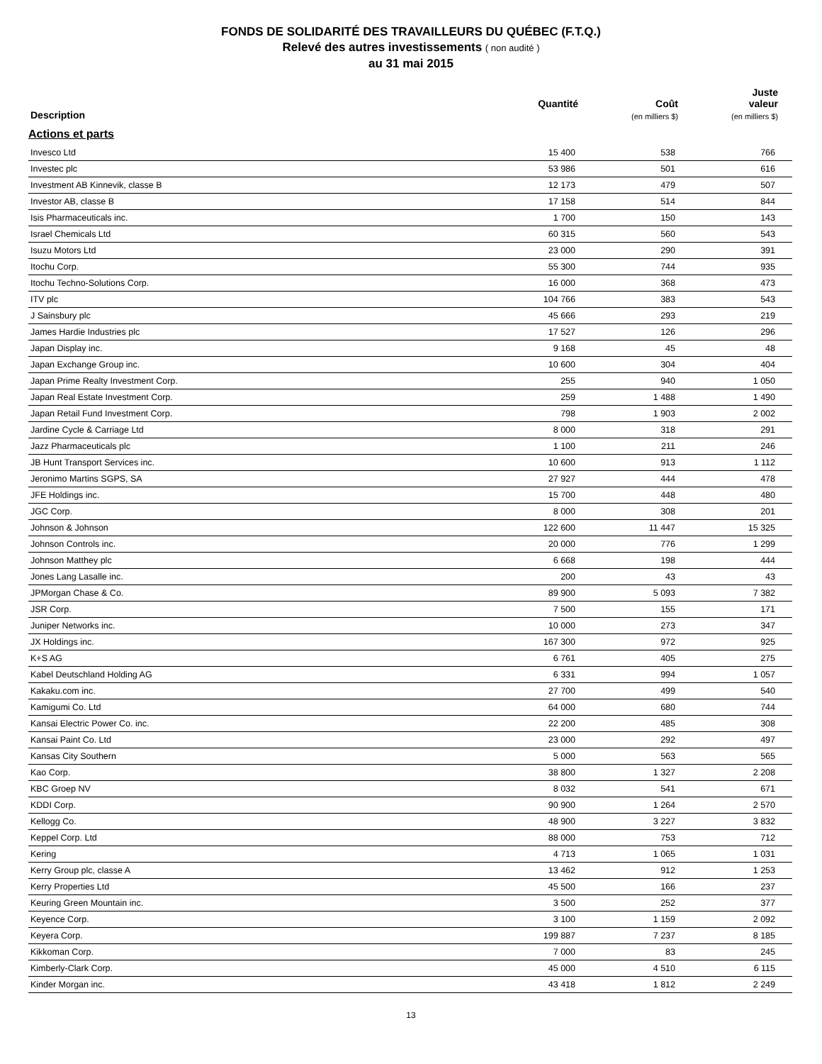FONDS DE SOLIDARITÉ DES TRAVAILLEURS DU QUÉBEC (F.T.Q.)
Relevé des autres investissements ( non audité )
au 31 mai 2015
| Description | Quantité | Coût (en milliers $) | Juste valeur (en milliers $) |
| --- | --- | --- | --- |
| Actions et parts | | | |
| Invesco Ltd | 15 400 | 538 | 766 |
| Investec plc | 53 986 | 501 | 616 |
| Investment AB Kinnevik, classe B | 12 173 | 479 | 507 |
| Investor AB, classe B | 17 158 | 514 | 844 |
| Isis Pharmaceuticals inc. | 1 700 | 150 | 143 |
| Israel Chemicals Ltd | 60 315 | 560 | 543 |
| Isuzu Motors Ltd | 23 000 | 290 | 391 |
| Itochu Corp. | 55 300 | 744 | 935 |
| Itochu Techno-Solutions Corp. | 16 000 | 368 | 473 |
| ITV plc | 104 766 | 383 | 543 |
| J Sainsbury plc | 45 666 | 293 | 219 |
| James Hardie Industries plc | 17 527 | 126 | 296 |
| Japan Display inc. | 9 168 | 45 | 48 |
| Japan Exchange Group inc. | 10 600 | 304 | 404 |
| Japan Prime Realty Investment Corp. | 255 | 940 | 1 050 |
| Japan Real Estate Investment Corp. | 259 | 1 488 | 1 490 |
| Japan Retail Fund Investment Corp. | 798 | 1 903 | 2 002 |
| Jardine Cycle & Carriage Ltd | 8 000 | 318 | 291 |
| Jazz Pharmaceuticals plc | 1 100 | 211 | 246 |
| JB Hunt Transport Services inc. | 10 600 | 913 | 1 112 |
| Jeronimo Martins SGPS, SA | 27 927 | 444 | 478 |
| JFE Holdings inc. | 15 700 | 448 | 480 |
| JGC Corp. | 8 000 | 308 | 201 |
| Johnson & Johnson | 122 600 | 11 447 | 15 325 |
| Johnson Controls inc. | 20 000 | 776 | 1 299 |
| Johnson Matthey plc | 6 668 | 198 | 444 |
| Jones Lang Lasalle inc. | 200 | 43 | 43 |
| JPMorgan Chase & Co. | 89 900 | 5 093 | 7 382 |
| JSR Corp. | 7 500 | 155 | 171 |
| Juniper Networks inc. | 10 000 | 273 | 347 |
| JX Holdings inc. | 167 300 | 972 | 925 |
| K+S AG | 6 761 | 405 | 275 |
| Kabel Deutschland Holding AG | 6 331 | 994 | 1 057 |
| Kakaku.com inc. | 27 700 | 499 | 540 |
| Kamigumi Co. Ltd | 64 000 | 680 | 744 |
| Kansai Electric Power Co. inc. | 22 200 | 485 | 308 |
| Kansai Paint Co. Ltd | 23 000 | 292 | 497 |
| Kansas City Southern | 5 000 | 563 | 565 |
| Kao Corp. | 38 800 | 1 327 | 2 208 |
| KBC Groep NV | 8 032 | 541 | 671 |
| KDDI Corp. | 90 900 | 1 264 | 2 570 |
| Kellogg Co. | 48 900 | 3 227 | 3 832 |
| Keppel Corp. Ltd | 88 000 | 753 | 712 |
| Kering | 4 713 | 1 065 | 1 031 |
| Kerry Group plc, classe A | 13 462 | 912 | 1 253 |
| Kerry Properties Ltd | 45 500 | 166 | 237 |
| Keuring Green Mountain inc. | 3 500 | 252 | 377 |
| Keyence Corp. | 3 100 | 1 159 | 2 092 |
| Keyera Corp. | 199 887 | 7 237 | 8 185 |
| Kikkoman Corp. | 7 000 | 83 | 245 |
| Kimberly-Clark Corp. | 45 000 | 4 510 | 6 115 |
| Kinder Morgan inc. | 43 418 | 1 812 | 2 249 |
13